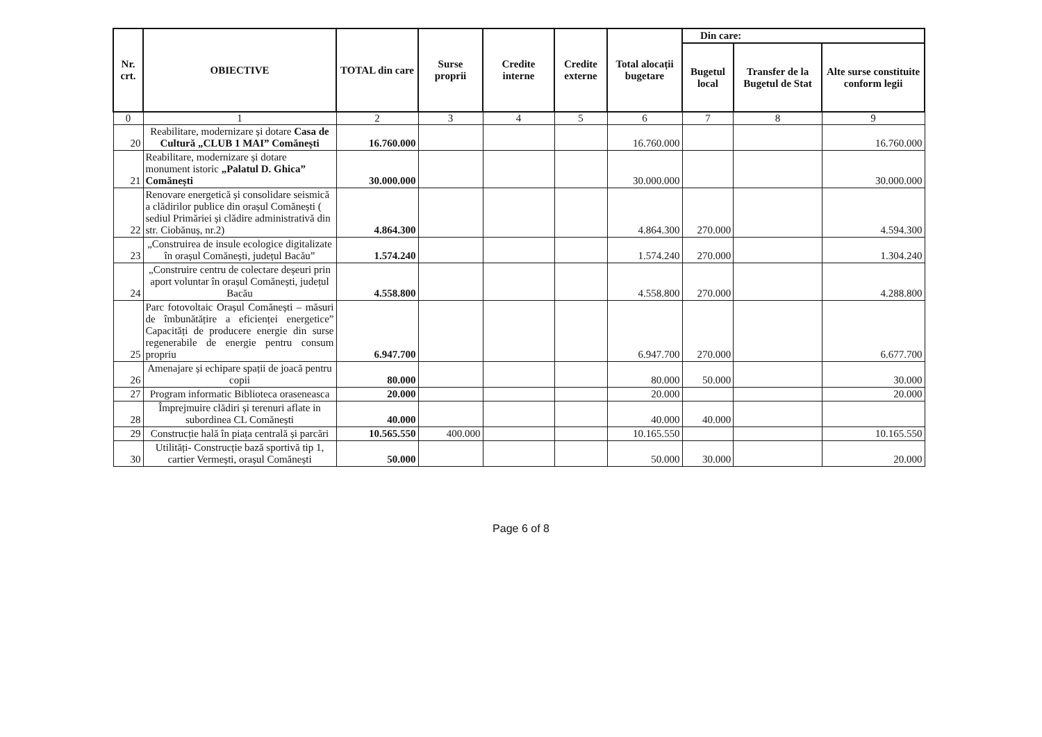| Nr. crt. | OBIECTIVE | TOTAL din care | Surse proprii | Credite interne | Credite externe | Total alocații bugetare | Din care: | | |
| --- | --- | --- | --- | --- | --- | --- | --- | --- | --- |
| | | | | | | | Bugetul local | Transfer de la Bugetul de Stat | Alte surse constituite conform legii |
| 0 | 1 | 2 | 3 | 4 | 5 | 6 | 7 | 8 | 9 |
| 20 | Reabilitare, modernizare și dotare Casa de Cultură „CLUB 1 MAI” Comănești | 16.760.000 | | | | 16.760.000 | | | 16.760.000 |
| 21 | Reabilitare, modernizare și dotare monument istoric „Palatul D. Ghica” Comănești | 30.000.000 | | | | 30.000.000 | | | 30.000.000 |
| 22 | Renovare energetică și consolidare seismică a clădirilor publice din orașul Comănești ( sediul Primăriei și clădire administrativă din str. Ciobănuș, nr.2) | 4.864.300 | | | | 4.864.300 | 270.000 | | 4.594.300 |
| 23 | „Construirea de insule ecologice digitalizate în orașul Comănești, județul Bacău” | 1.574.240 | | | | 1.574.240 | 270.000 | | 1.304.240 |
| 24 | „Construire centru de colectare deșeuri prin aport voluntar în orașul Comănești, județul Bacău | 4.558.800 | | | | 4.558.800 | 270.000 | | 4.288.800 |
| 25 | Parc fotovoltaic Orașul Comănești – măsuri de îmbunătățire a eficienței energetice” Capacități de producere energie din surse regenerabile de energie pentru consum propriu | 6.947.700 | | | | 6.947.700 | 270.000 | | 6.677.700 |
| 26 | Amenajare și echipare spații de joacă pentru copii | 80.000 | | | | 80.000 | 50.000 | | 30.000 |
| 27 | Program informatic Biblioteca oraseneasca | 20.000 | | | | 20.000 | | | 20.000 |
| 28 | Împrejmuire clădiri și terenuri aflate in subordinea CL Comănești | 40.000 | | | | 40.000 | 40.000 | | |
| 29 | Construcție hală în piața centrală și parcări | 10.565.550 | 400.000 | | | 10.165.550 | | | 10.165.550 |
| 30 | Utilități- Construcție bază sportivă tip 1, cartier Vermești, orașul Comănești | 50.000 | | | | 50.000 | 30.000 | | 20.000 |
Page 6 of 8